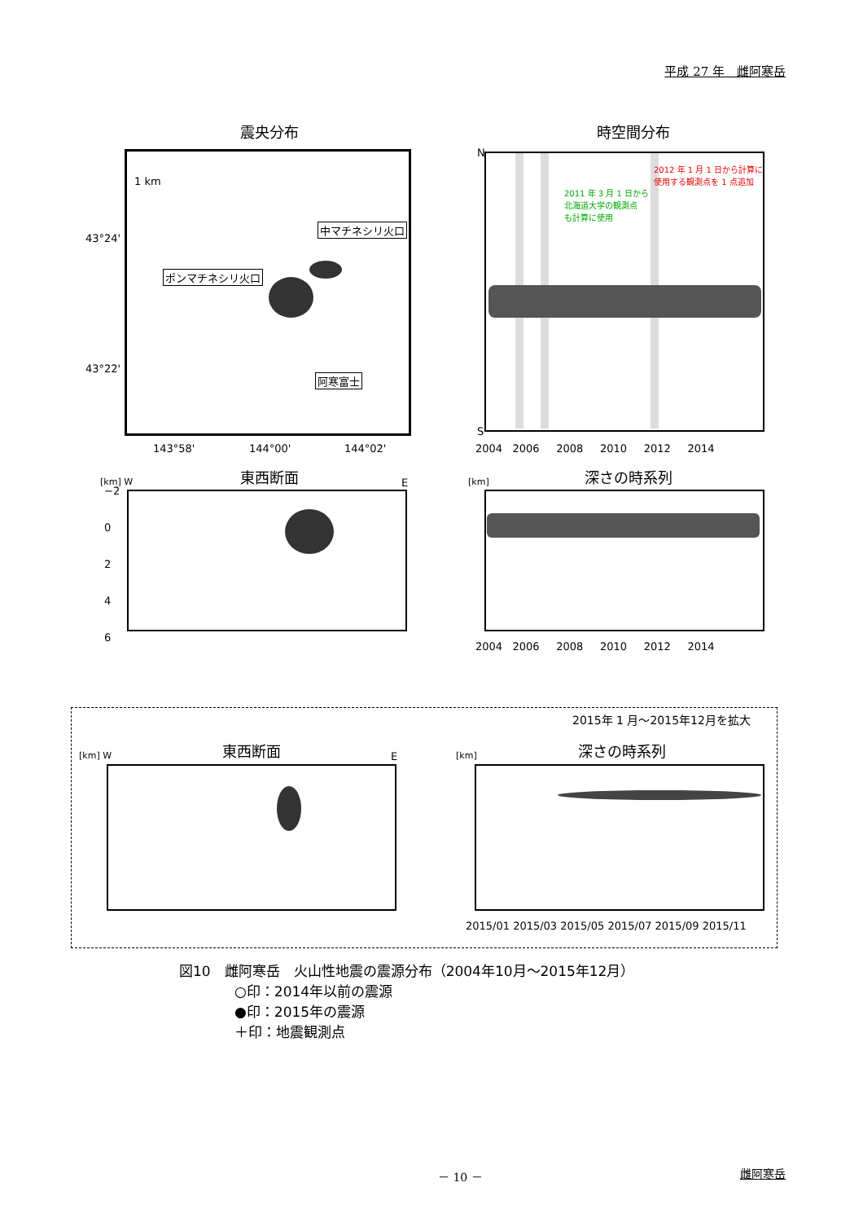平成 27 年　雌阿寒岳
震央分布
1 km
中マチネシリ火口
ポンマチネシリ火口
阿寒富士
43°24'
43°22'
143°58' 144°00' 144°02'
時空間分布
N
S
2012 年 1 月 1 日から計算に
使用する観測点を 1 点追加
2011 年 3 月 1 日から
北海道大学の観測点
も計算に使用
2004 2006 2008 2010 2012 2014
[km] W 東西断面 E
−2
0
2
4
6
[km] 深さの時系列
2004 2006 2008 2010 2012 2014
2015年 1 月～2015年12月を拡大
[km] W 東西断面 E [km] 深さの時系列
2015/01 2015/03 2015/05 2015/07 2015/09 2015/11
図10　雌阿寒岳　火山性地震の震源分布（2004年10月～2015年12月）
○印：2014年以前の震源
●印：2015年の震源
＋印：地震観測点
－ 10 － 雌阿寒岳